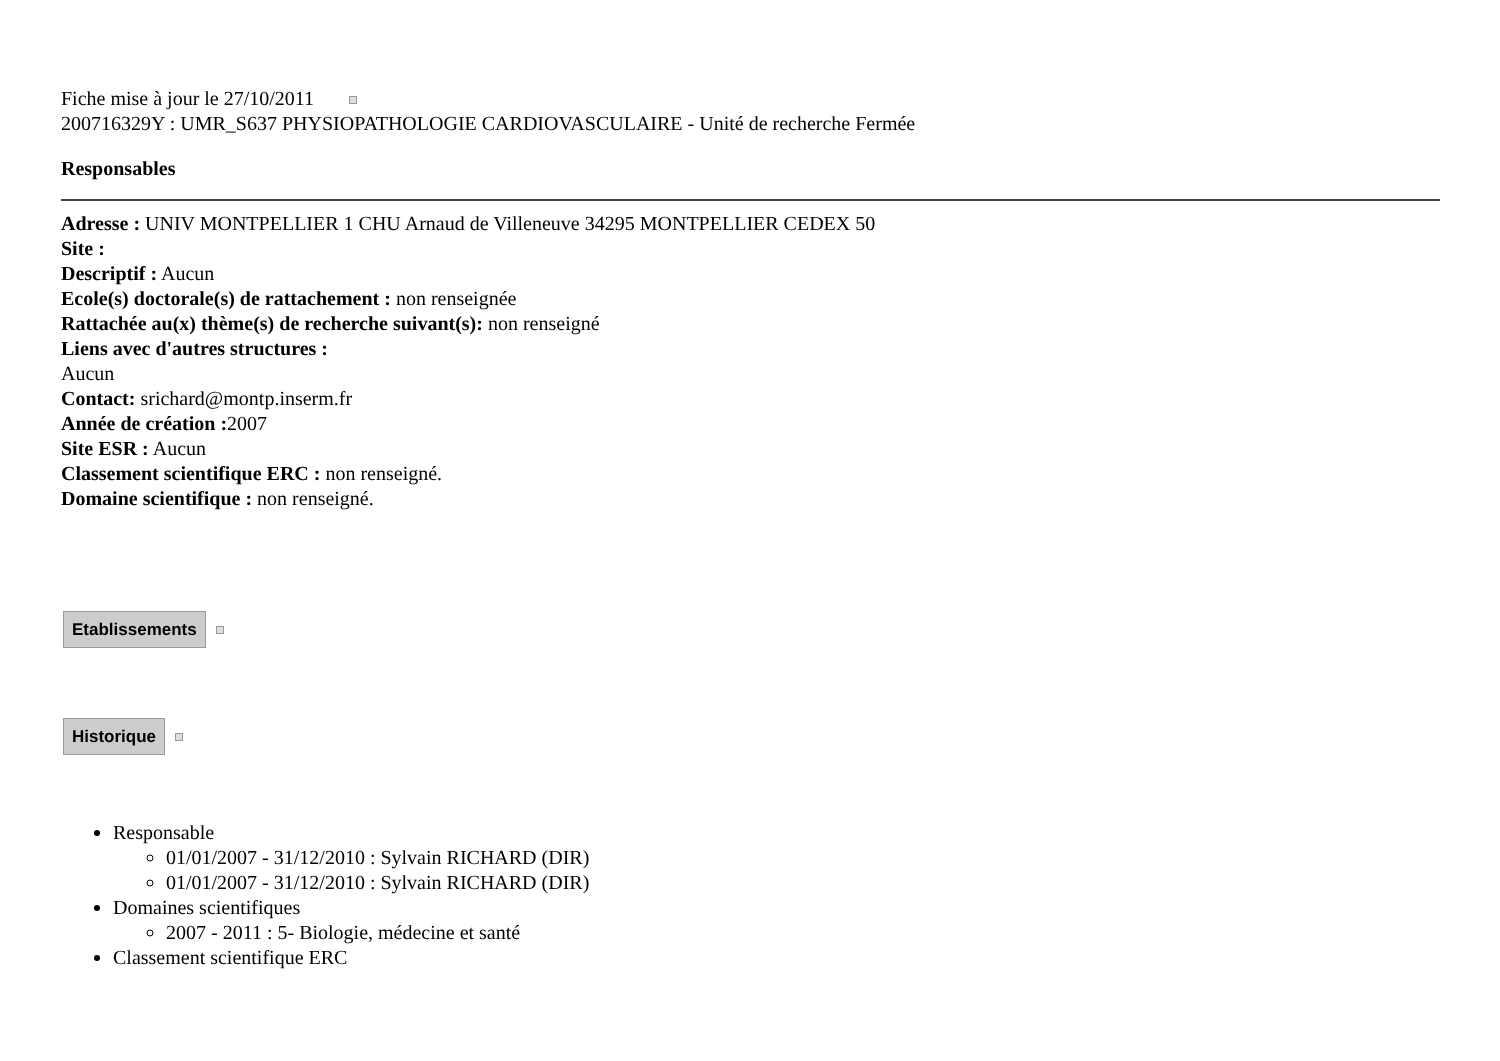Fiche mise à jour le 27/10/2011
200716329Y : UMR_S637 PHYSIOPATHOLOGIE CARDIOVASCULAIRE - Unité de recherche Fermée
Responsables
Adresse : UNIV MONTPELLIER 1 CHU Arnaud de Villeneuve 34295 MONTPELLIER CEDEX 50
Site :
Descriptif : Aucun
Ecole(s) doctorale(s) de rattachement : non renseignée
Rattachée au(x) thème(s) de recherche suivant(s): non renseigné
Liens avec d'autres structures :
Aucun
Contact: srichard@montp.inserm.fr
Année de création : 2007
Site ESR : Aucun
Classement scientifique ERC : non renseigné.
Domaine scientifique : non renseigné.
Etablissements
Historique
Responsable
01/01/2007 - 31/12/2010 : Sylvain RICHARD (DIR)
01/01/2007 - 31/12/2010 : Sylvain RICHARD (DIR)
Domaines scientifiques
2007 - 2011 : 5- Biologie, médecine et santé
Classement scientifique ERC